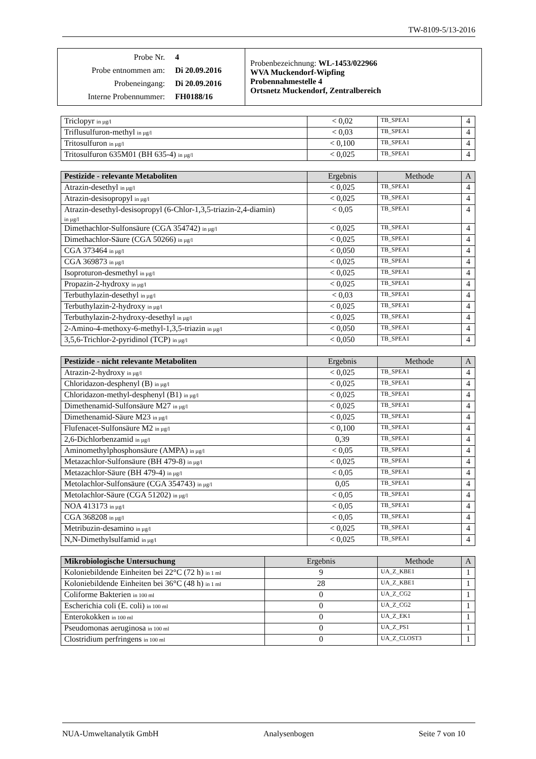TW-8109-5/13-2016
| / Probe Nr. / 4 / / Probe entnommen am: / Di 20.09.2016 / / Probeneingang: / Di 20.09.2016 / / Interne Probennummer: / FH0188/16 / | Probenbezeichnung: WL-1453/022966 WVA Muckendorf-Wipfing Probennahmestelle 4 Ortsnetz Muckendorf, Zentralbereich |
| Triclopyr in µg/l | < 0,02 | TB_SPEA1 | 4 |
| Triflusulfuron-methyl in µg/l | < 0,03 | TB_SPEA1 | 4 |
| Tritosulfuron in µg/l | < 0,100 | TB_SPEA1 | 4 |
| Tritosulfuron 635M01 (BH 635-4) in µg/l | < 0,025 | TB_SPEA1 | 4 |
| Pestizide - relevante Metaboliten | Ergebnis | Methode | A |
| --- | --- | --- | --- |
| Atrazin-desethyl in µg/l | < 0,025 | TB_SPEA1 | 4 |
| Atrazin-desisopropyl in µg/l | < 0,025 | TB_SPEA1 | 4 |
| Atrazin-desethyl-desisopropyl (6-Chlor-1,3,5-triazin-2,4-diamin) in µg/l | < 0,05 | TB_SPEA1 | 4 |
| Dimethachlor-Sulfonsäure (CGA 354742) in µg/l | < 0,025 | TB_SPEA1 | 4 |
| Dimethachlor-Säure (CGA 50266) in µg/l | < 0,025 | TB_SPEA1 | 4 |
| CGA 373464 in µg/l | < 0,050 | TB_SPEA1 | 4 |
| CGA 369873 in µg/l | < 0,025 | TB_SPEA1 | 4 |
| Isoproturon-desmethyl in µg/l | < 0,025 | TB_SPEA1 | 4 |
| Propazin-2-hydroxy in µg/l | < 0,025 | TB_SPEA1 | 4 |
| Terbuthylazin-desethyl in µg/l | < 0,03 | TB_SPEA1 | 4 |
| Terbuthylazin-2-hydroxy in µg/l | < 0,025 | TB_SPEA1 | 4 |
| Terbuthylazin-2-hydroxy-desethyl in µg/l | < 0,025 | TB_SPEA1 | 4 |
| 2-Amino-4-methoxy-6-methyl-1,3,5-triazin in µg/l | < 0,050 | TB_SPEA1 | 4 |
| 3,5,6-Trichlor-2-pyridinol (TCP) in µg/l | < 0,050 | TB_SPEA1 | 4 |
| Pestizide - nicht relevante Metaboliten | Ergebnis | Methode | A |
| --- | --- | --- | --- |
| Atrazin-2-hydroxy in µg/l | < 0,025 | TB_SPEA1 | 4 |
| Chloridazon-desphenyl (B) in µg/l | < 0,025 | TB_SPEA1 | 4 |
| Chloridazon-methyl-desphenyl (B1) in µg/l | < 0,025 | TB_SPEA1 | 4 |
| Dimethenamid-Sulfonsäure M27 in µg/l | < 0,025 | TB_SPEA1 | 4 |
| Dimethenamid-Säure M23 in µg/l | < 0,025 | TB_SPEA1 | 4 |
| Flufenacet-Sulfonsäure M2 in µg/l | < 0,100 | TB_SPEA1 | 4 |
| 2,6-Dichlorbenzamid in µg/l | 0,39 | TB_SPEA1 | 4 |
| Aminomethylphosphonsäure (AMPA) in µg/l | < 0,05 | TB_SPEA1 | 4 |
| Metazachlor-Sulfonsäure (BH 479-8) in µg/l | < 0,025 | TB_SPEA1 | 4 |
| Metazachlor-Säure (BH 479-4) in µg/l | < 0,05 | TB_SPEA1 | 4 |
| Metolachlor-Sulfonsäure (CGA 354743) in µg/l | 0,05 | TB_SPEA1 | 4 |
| Metolachlor-Säure (CGA 51202) in µg/l | < 0,05 | TB_SPEA1 | 4 |
| NOA 413173 in µg/l | < 0,05 | TB_SPEA1 | 4 |
| CGA 368208 in µg/l | < 0,05 | TB_SPEA1 | 4 |
| Metribuzin-desamino in µg/l | < 0,025 | TB_SPEA1 | 4 |
| N,N-Dimethylsulfamid in µg/l | < 0,025 | TB_SPEA1 | 4 |
| Mikrobiologische Untersuchung | Ergebnis | Methode | A |
| --- | --- | --- | --- |
| Koloniebildende Einheiten bei 22°C (72 h) in 1 ml | 9 | UA_Z_KBE1 | 1 |
| Koloniebildende Einheiten bei 36°C (48 h) in 1 ml | 28 | UA_Z_KBE1 | 1 |
| Coliforme Bakterien in 100 ml | 0 | UA_Z_CG2 | 1 |
| Escherichia coli (E. coli) in 100 ml | 0 | UA_Z_CG2 | 1 |
| Enterokokken in 100 ml | 0 | UA_Z_EK1 | 1 |
| Pseudomonas aeruginosa in 100 ml | 0 | UA_Z_PS1 | 1 |
| Clostridium perfringens in 100 ml | 0 | UA_Z_CLOST3 | 1 |
NUA-Umweltanalytik GmbH Analysenbogen Seite 7 von 10